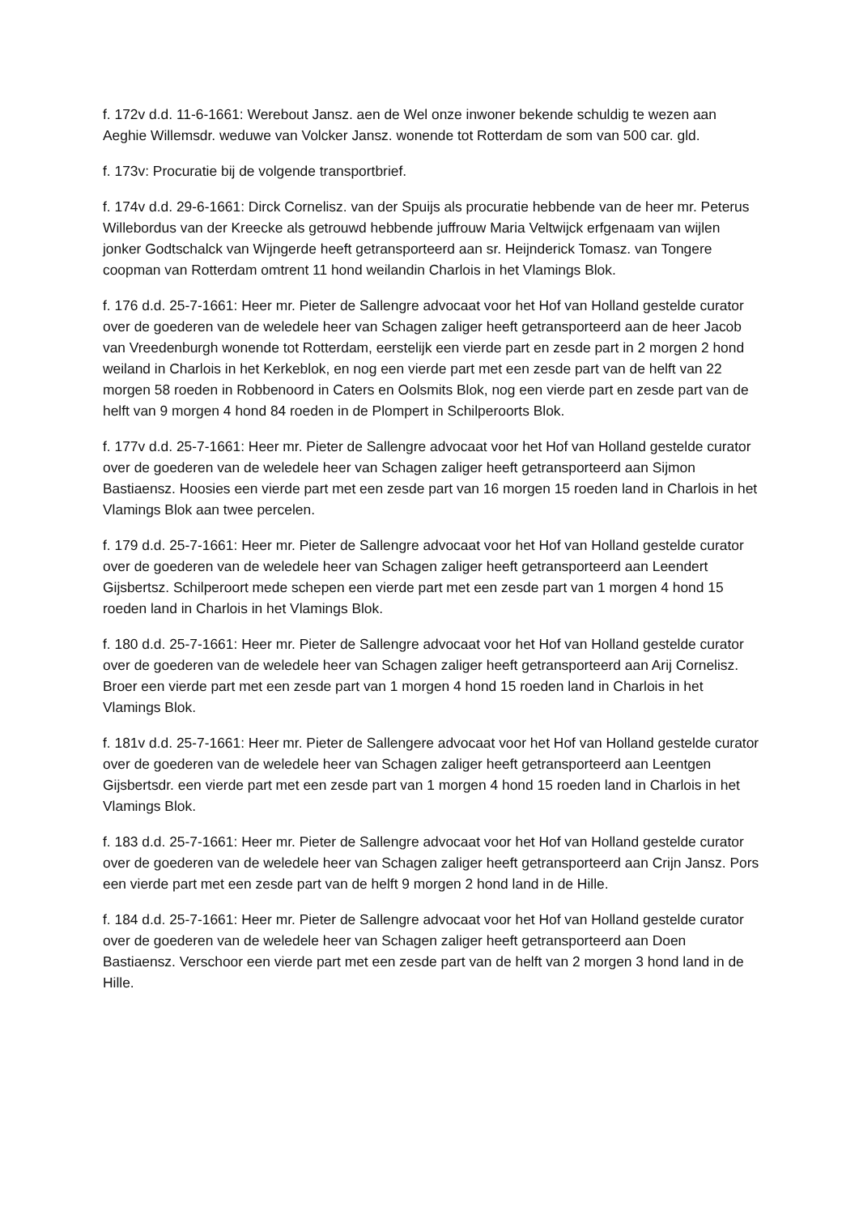f. 172v d.d. 11-6-1661: Werebout Jansz. aen de Wel onze inwoner bekende schuldig te wezen aan Aeghie Willemsdr. weduwe van Volcker Jansz. wonende tot Rotterdam de som van 500 car. gld.
f. 173v: Procuratie bij de volgende transportbrief.
f. 174v d.d. 29-6-1661: Dirck Cornelisz. van der Spuijs als procuratie hebbende van de heer mr. Peterus Willebordus van der Kreecke als getrouwd hebbende juffrouw Maria Veltwijck erfgenaam van wijlen jonker Godtschalck van Wijngerde heeft getransporteerd aan sr. Heijnderick Tomasz. van Tongere coopman van Rotterdam omtrent 11 hond weilandin Charlois in het Vlamings Blok.
f. 176 d.d. 25-7-1661: Heer mr. Pieter de Sallengre advocaat voor het Hof van Holland gestelde curator over de goederen van de weledele heer van Schagen zaliger heeft getransporteerd aan de heer Jacob van Vreedenburgh wonende tot Rotterdam, eerstelijk een vierde part en zesde part in 2 morgen 2 hond weiland in Charlois in het Kerkeblok, en nog een vierde part met een zesde part van de helft van 22 morgen 58 roeden in Robbenoord in Caters en Oolsmits Blok, nog een vierde part en zesde part van de helft van 9 morgen 4 hond 84 roeden in de Plompert in Schilperoorts Blok.
f. 177v d.d. 25-7-1661: Heer mr. Pieter de Sallengre advocaat voor het Hof van Holland gestelde curator over de goederen van de weledele heer van Schagen zaliger heeft getransporteerd aan Sijmon Bastiaensz. Hoosies een vierde part met een zesde part van 16 morgen 15 roeden land in Charlois in het Vlamings Blok aan twee percelen.
f. 179 d.d. 25-7-1661: Heer mr. Pieter de Sallengre advocaat voor het Hof van Holland gestelde curator over de goederen van de weledele heer van Schagen zaliger heeft getransporteerd aan Leendert Gijsbertsz. Schilperoort mede schepen een vierde part met een zesde part van 1 morgen 4 hond 15 roeden land in Charlois in het Vlamings Blok.
f. 180 d.d. 25-7-1661: Heer mr. Pieter de Sallengre advocaat voor het Hof van Holland gestelde curator over de goederen van de weledele heer van Schagen zaliger heeft getransporteerd aan Arij Cornelisz. Broer een vierde part met een zesde part van 1 morgen 4 hond 15 roeden land in Charlois in het Vlamings Blok.
f. 181v d.d. 25-7-1661: Heer mr. Pieter de Sallengere advocaat voor het Hof van Holland gestelde curator over de goederen van de weledele heer van Schagen zaliger heeft getransporteerd aan Leentgen Gijsbertsdr. een vierde part met een zesde part van 1 morgen 4 hond 15 roeden land in Charlois in het Vlamings Blok.
f. 183 d.d. 25-7-1661: Heer mr. Pieter de Sallengre advocaat voor het Hof van Holland gestelde curator over de goederen van de weledele heer van Schagen zaliger heeft getransporteerd aan Crijn Jansz. Pors een vierde part met een zesde part van de helft 9 morgen 2 hond land in de Hille.
f. 184 d.d. 25-7-1661: Heer mr. Pieter de Sallengre advocaat voor het Hof van Holland gestelde curator over de goederen van de weledele heer van Schagen zaliger heeft getransporteerd aan Doen Bastiaensz. Verschoor een vierde part met een zesde part van de helft van 2 morgen 3 hond land in de Hille.